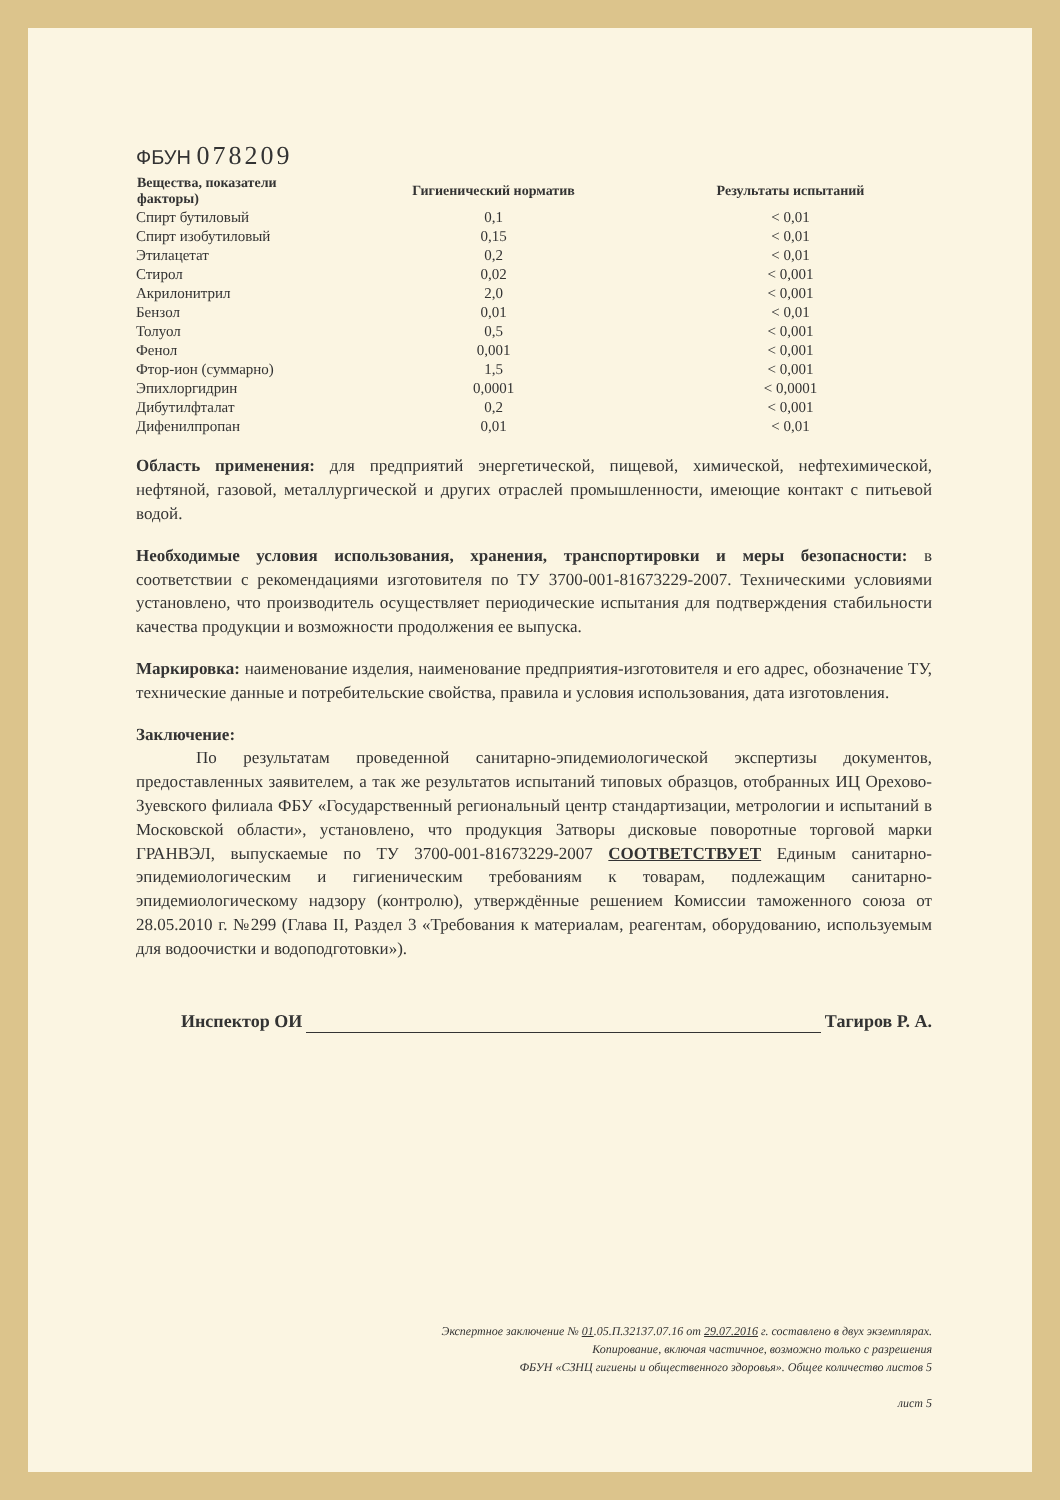ФБУН 078209
| Вещества, показатели факторы) | Гигиенический норматив | Результаты испытаний |
| --- | --- | --- |
| Спирт бутиловый | 0,1 | < 0,01 |
| Спирт изобутиловый | 0,15 | < 0,01 |
| Этилацетат | 0,2 | < 0,01 |
| Стирол | 0,02 | < 0,001 |
| Акрилонитрил | 2,0 | < 0,001 |
| Бензол | 0,01 | < 0,01 |
| Толуол | 0,5 | < 0,001 |
| Фенол | 0,001 | < 0,001 |
| Фтор-ион (суммарно) | 1,5 | < 0,001 |
| Эпихлоргидрин | 0,0001 | < 0,0001 |
| Дибутилфталат | 0,2 | < 0,001 |
| Дифенилпропан | 0,01 | < 0,01 |
Область применения: для предприятий энергетической, пищевой, химической, нефтехимической, нефтяной, газовой, металлургической и других отраслей промышленности, имеющие контакт с питьевой водой.
Необходимые условия использования, хранения, транспортировки и меры безопасности: в соответствии с рекомендациями изготовителя по ТУ 3700-001-81673229-2007. Техническими условиями установлено, что производитель осуществляет периодические испытания для подтверждения стабильности качества продукции и возможности продолжения ее выпуска.
Маркировка: наименование изделия, наименование предприятия-изготовителя и его адрес, обозначение ТУ, технические данные и потребительские свойства, правила и условия использования, дата изготовления.
Заключение:
По результатам проведенной санитарно-эпидемиологической экспертизы документов, предоставленных заявителем, а так же результатов испытаний типовых образцов, отобранных ИЦ Орехово-Зуевского филиала ФБУ «Государственный региональный центр стандартизации, метрологии и испытаний в Московской области», установлено, что продукция Затворы дисковые поворотные торговой марки ГРАНВЭЛ, выпускаемые по ТУ 3700-001-81673229-2007 СООТВЕТСТВУЕТ Единым санитарно-эпидемиологическим и гигиеническим требованиям к товарам, подлежащим санитарно-эпидемиологическому надзору (контролю), утверждённые решением Комиссии таможенного союза от 28.05.2010 г. №299 (Глава II, Раздел 3 «Требования к материалам, реагентам, оборудованию, используемым для водоочистки и водоподготовки»).
Инспектор ОИ Тагиров Р. А.
Экспертное заключение № 01.05.П.32137.07.16 от 29.07.2016 г. составлено в двух экземплярах.
Копирование, включая частичное, возможно только с разрешения
ФБУН «СЗНЦ гигиены и общественного здоровья». Общее количество листов 5
лист 5